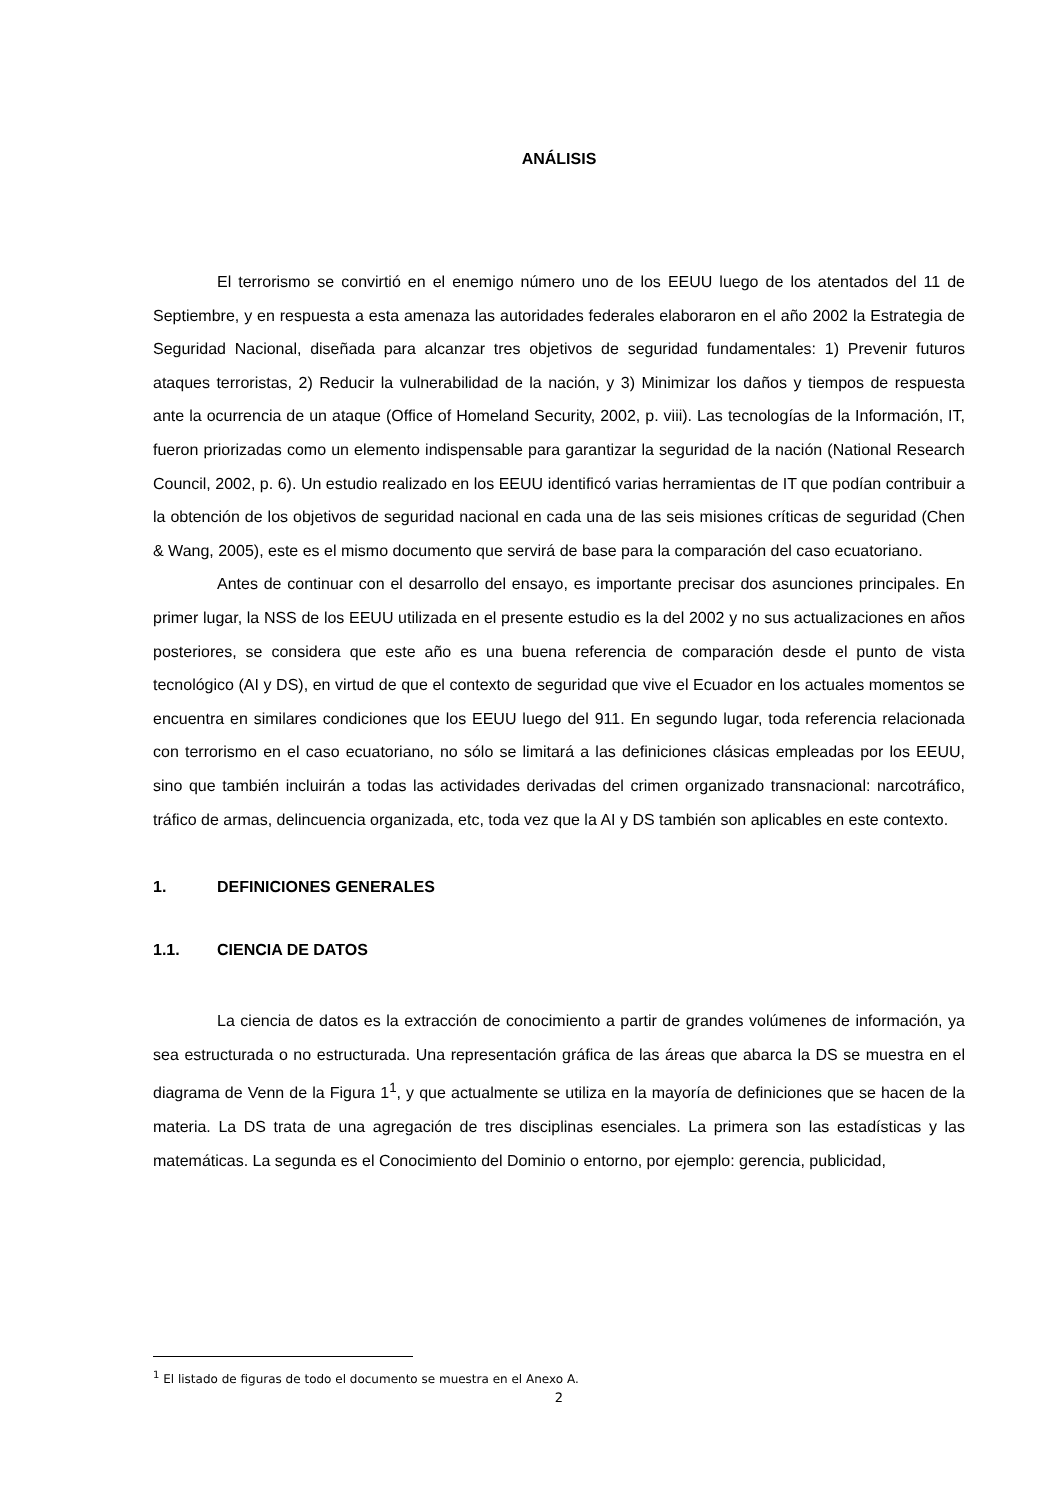ANÁLISIS
El terrorismo se convirtió en el enemigo número uno de los EEUU luego de los atentados del 11 de Septiembre, y en respuesta a esta amenaza las autoridades federales elaboraron en el año 2002 la Estrategia de Seguridad Nacional, diseñada para alcanzar tres objetivos de seguridad fundamentales: 1) Prevenir futuros ataques terroristas, 2) Reducir la vulnerabilidad de la nación, y 3) Minimizar los daños y tiempos de respuesta ante la ocurrencia de un ataque (Office of Homeland Security, 2002, p. viii). Las tecnologías de la Información, IT, fueron priorizadas como un elemento indispensable para garantizar la seguridad de la nación (National Research Council, 2002, p. 6). Un estudio realizado en los EEUU identificó varias herramientas de IT que podían contribuir a la obtención de los objetivos de seguridad nacional en cada una de las seis misiones críticas de seguridad (Chen & Wang, 2005), este es el mismo documento que servirá de base para la comparación del caso ecuatoriano.
Antes de continuar con el desarrollo del ensayo, es importante precisar dos asunciones principales. En primer lugar, la NSS de los EEUU utilizada en el presente estudio es la del 2002 y no sus actualizaciones en años posteriores, se considera que este año es una buena referencia de comparación desde el punto de vista tecnológico (AI y DS), en virtud de que el contexto de seguridad que vive el Ecuador en los actuales momentos se encuentra en similares condiciones que los EEUU luego del 911. En segundo lugar, toda referencia relacionada con terrorismo en el caso ecuatoriano, no sólo se limitará a las definiciones clásicas empleadas por los EEUU, sino que también incluirán a todas las actividades derivadas del crimen organizado transnacional: narcotráfico, tráfico de armas, delincuencia organizada, etc, toda vez que la AI y DS también son aplicables en este contexto.
1. DEFINICIONES GENERALES
1.1. CIENCIA DE DATOS
La ciencia de datos es la extracción de conocimiento a partir de grandes volúmenes de información, ya sea estructurada o no estructurada. Una representación gráfica de las áreas que abarca la DS se muestra en el diagrama de Venn de la Figura 1<sup>1</sup>, y que actualmente se utiliza en la mayoría de definiciones que se hacen de la materia. La DS trata de una agregación de tres disciplinas esenciales. La primera son las estadísticas y las matemáticas. La segunda es el Conocimiento del Dominio o entorno, por ejemplo: gerencia, publicidad,
<sup>1</sup> El listado de figuras de todo el documento se muestra en el Anexo A.
2